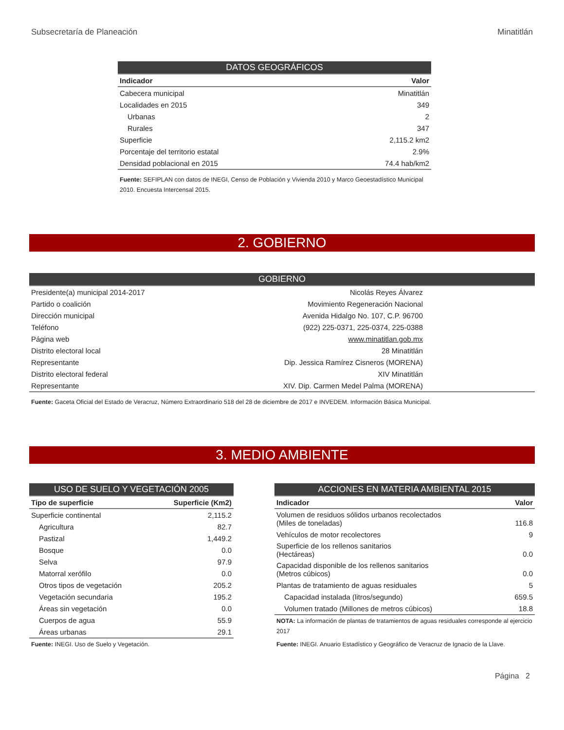Subsecretaría de Planeación Minatitlán
| DATOS GEOGRÁFICOS | |
| --- | --- |
| Indicador | Valor |
| Cabecera municipal | Minatitlán |
| Localidades en 2015 | 349 |
| Urbanas | 2 |
| Rurales | 347 |
| Superficie | 2,115.2 km2 |
| Porcentaje del territorio estatal | 2.9% |
| Densidad poblacional en 2015 | 74.4 hab/km2 |
Fuente: SEFIPLAN con datos de INEGI, Censo de Población y Vivienda 2010 y Marco Geoestadístico Municipal 2010. Encuesta Intercensal 2015.
2. GOBIERNO
| GOBIERNO | |
| --- | --- |
| Presidente(a) municipal 2014-2017 | Nicolás Reyes Álvarez |
| Partido o coalición | Movimiento Regeneración Nacional |
| Dirección municipal | Avenida Hidalgo No. 107, C.P. 96700 |
| Teléfono | (922) 225-0371, 225-0374, 225-0388 |
| Página web | www.minatitlan.gob.mx |
| Distrito electoral local | 28 Minatitlán |
| Representante | Dip. Jessica Ramírez Cisneros (MORENA) |
| Distrito electoral federal | XIV Minatitlán |
| Representante | XIV. Dip. Carmen Medel Palma (MORENA) |
Fuente: Gaceta Oficial del Estado de Veracruz, Número Extraordinario 518 del 28 de diciembre de 2017 e INVEDEM. Información Básica Municipal.
3. MEDIO AMBIENTE
| USO DE SUELO Y VEGETACIÓN 2005 | |
| --- | --- |
| Tipo de superficie | Superficie (Km2) |
| Superficie continental | 2,115.2 |
| Agricultura | 82.7 |
| Pastizal | 1,449.2 |
| Bosque | 0.0 |
| Selva | 97.9 |
| Matorral xerófilo | 0.0 |
| Otros tipos de vegetación | 205.2 |
| Vegetación secundaria | 195.2 |
| Áreas sin vegetación | 0.0 |
| Cuerpos de agua | 55.9 |
| Áreas urbanas | 29.1 |
Fuente: INEGI. Uso de Suelo y Vegetación.
| ACCIONES EN MATERIA AMBIENTAL 2015 | |
| --- | --- |
| Indicador | Valor |
| Volumen de residuos sólidos urbanos recolectados (Miles de toneladas) | 116.8 |
| Vehículos de motor recolectores | 9 |
| Superficie de los rellenos sanitarios (Hectáreas) | 0.0 |
| Capacidad disponible de los rellenos sanitarios (Metros cúbicos) | 0.0 |
| Plantas de tratamiento de aguas residuales | 5 |
| Capacidad instalada (litros/segundo) | 659.5 |
| Volumen tratado (Millones de metros cúbicos) | 18.8 |
NOTA: La información de plantas de tratamientos de aguas residuales corresponde al ejercicio 2017
Fuente: INEGI. Anuario Estadístico y Geográfico de Veracruz de Ignacio de la Llave.
Página 2